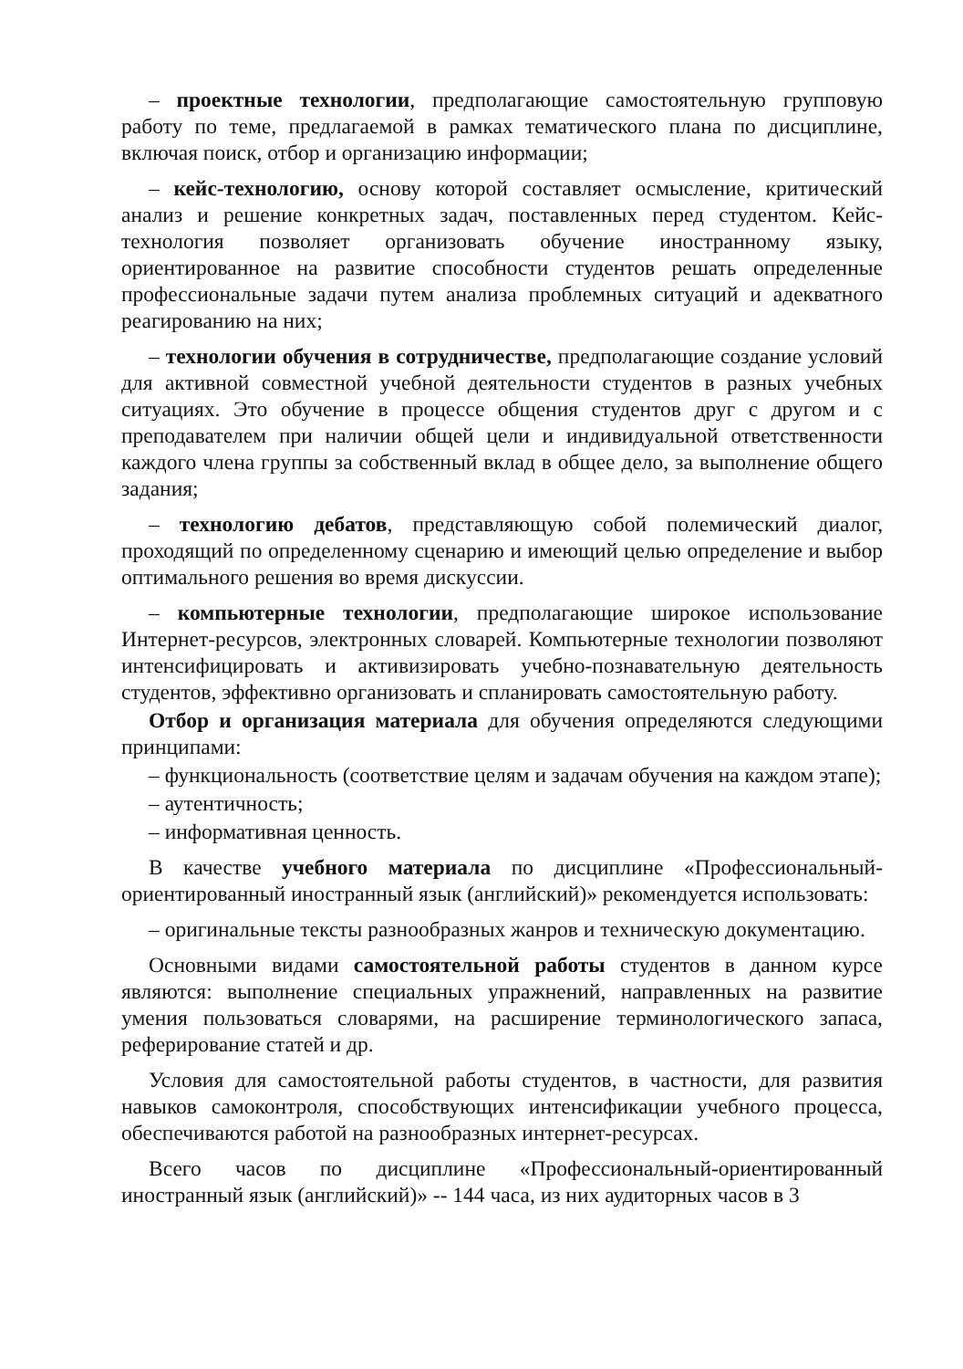– проектные технологии, предполагающие самостоятельную групповую работу по теме, предлагаемой в рамках тематического плана по дисциплине, включая поиск, отбор и организацию информации;
– кейс-технологию, основу которой составляет осмысление, критический анализ и решение конкретных задач, поставленных перед студентом. Кейс-технология позволяет организовать обучение иностранному языку, ориентированное на развитие способности студентов решать определенные профессиональные задачи путем анализа проблемных ситуаций и адекватного реагированию на них;
– технологии обучения в сотрудничестве, предполагающие создание условий для активной совместной учебной деятельности студентов в разных учебных ситуациях. Это обучение в процессе общения студентов друг с другом и с преподавателем при наличии общей цели и индивидуальной ответственности каждого члена группы за собственный вклад в общее дело, за выполнение общего задания;
– технологию дебатов, представляющую собой полемический диалог, проходящий по определенному сценарию и имеющий целью определение и выбор оптимального решения во время дискуссии.
– компьютерные технологии, предполагающие широкое использование Интернет-ресурсов, электронных словарей. Компьютерные технологии позволяют интенсифицировать и активизировать учебно-познавательную деятельность студентов, эффективно организовать и спланировать самостоятельную работу.
Отбор и организация материала для обучения определяются следующими принципами:
– функциональность (соответствие целям и задачам обучения на каждом этапе);
– аутентичность;
– информативная ценность.
В качестве учебного материала по дисциплине «Профессиональный-ориентированный иностранный язык (английский)» рекомендуется использовать:
– оригинальные тексты разнообразных жанров и техническую документацию.
Основными видами самостоятельной работы студентов в данном курсе являются: выполнение специальных упражнений, направленных на развитие умения пользоваться словарями, на расширение терминологического запаса, реферирование статей и др.
Условия для самостоятельной работы студентов, в частности, для развития навыков самоконтроля, способствующих интенсификации учебного процесса, обеспечиваются работой на разнообразных интернет-ресурсах.
Всего часов по дисциплине «Профессиональный-ориентированный иностранный язык (английский)» -- 144 часа, из них аудиторных часов в 3